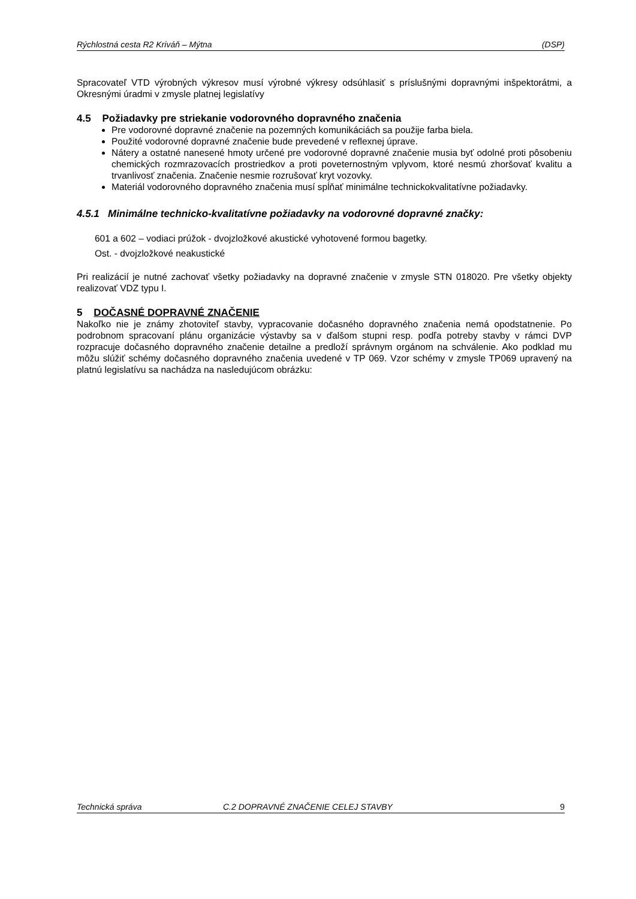Rýchlostná cesta R2 Kriváň – Mýtna (DSP)
Spracovateľ VTD výrobných výkresov musí výrobné výkresy odsúhlasiť s príslušnými dopravnými inšpektorátmi, a Okresnými úradmi v zmysle platnej legislatívy
4.5 Požiadavky pre striekanie vodorovného dopravného značenia
Pre vodorovné dopravné značenie na pozemných komunikáciách sa použije farba biela.
Použité vodorovné dopravné značenie bude prevedené v reflexnej úprave.
Nátery a ostatné nanesené hmoty určené pre vodorovné dopravné značenie musia byť odolné proti pôsobeniu chemických rozmrazovacích prostriedkov a proti poveternostným vplyvom, ktoré nesmú zhoršovať kvalitu a trvanlivosť značenia. Značenie nesmie rozrušovať kryt vozovky.
Materiál vodorovného dopravného značenia musí spĺňať minimálne technickokvalitatívne požiadavky.
4.5.1 Minimálne technicko-kvalitatívne požiadavky na vodorovné dopravné značky:
601 a 602 – vodiaci prúžok - dvojzložkové akustické vyhotovené formou bagetky.
Ost. - dvojzložkové neakustické
Pri realizácií je nutné zachovať všetky požiadavky na dopravné značenie v zmysle STN 018020. Pre všetky objekty realizovať VDZ typu I.
5 DOČASNÉ DOPRAVNÉ ZNAČENIE
Nakoľko nie je známy zhotoviteľ stavby, vypracovanie dočasného dopravného značenia nemá opodstatnenie. Po podrobnom spracovaní plánu organizácie výstavby sa v ďalšom stupni resp. podľa potreby stavby v rámci DVP rozpracuje dočasného dopravného značenie detailne a predloží správnym orgánom na schválenie. Ako podklad mu môžu slúžiť schémy dočasného dopravného značenia uvedené v TP 069. Vzor schémy v zmysle TP069 upravený na platnú legislatívu sa nachádza na nasledujúcom obrázku:
Technická správa C.2 DOPRAVNÉ ZNAČENIE CELEJ STAVBY 9